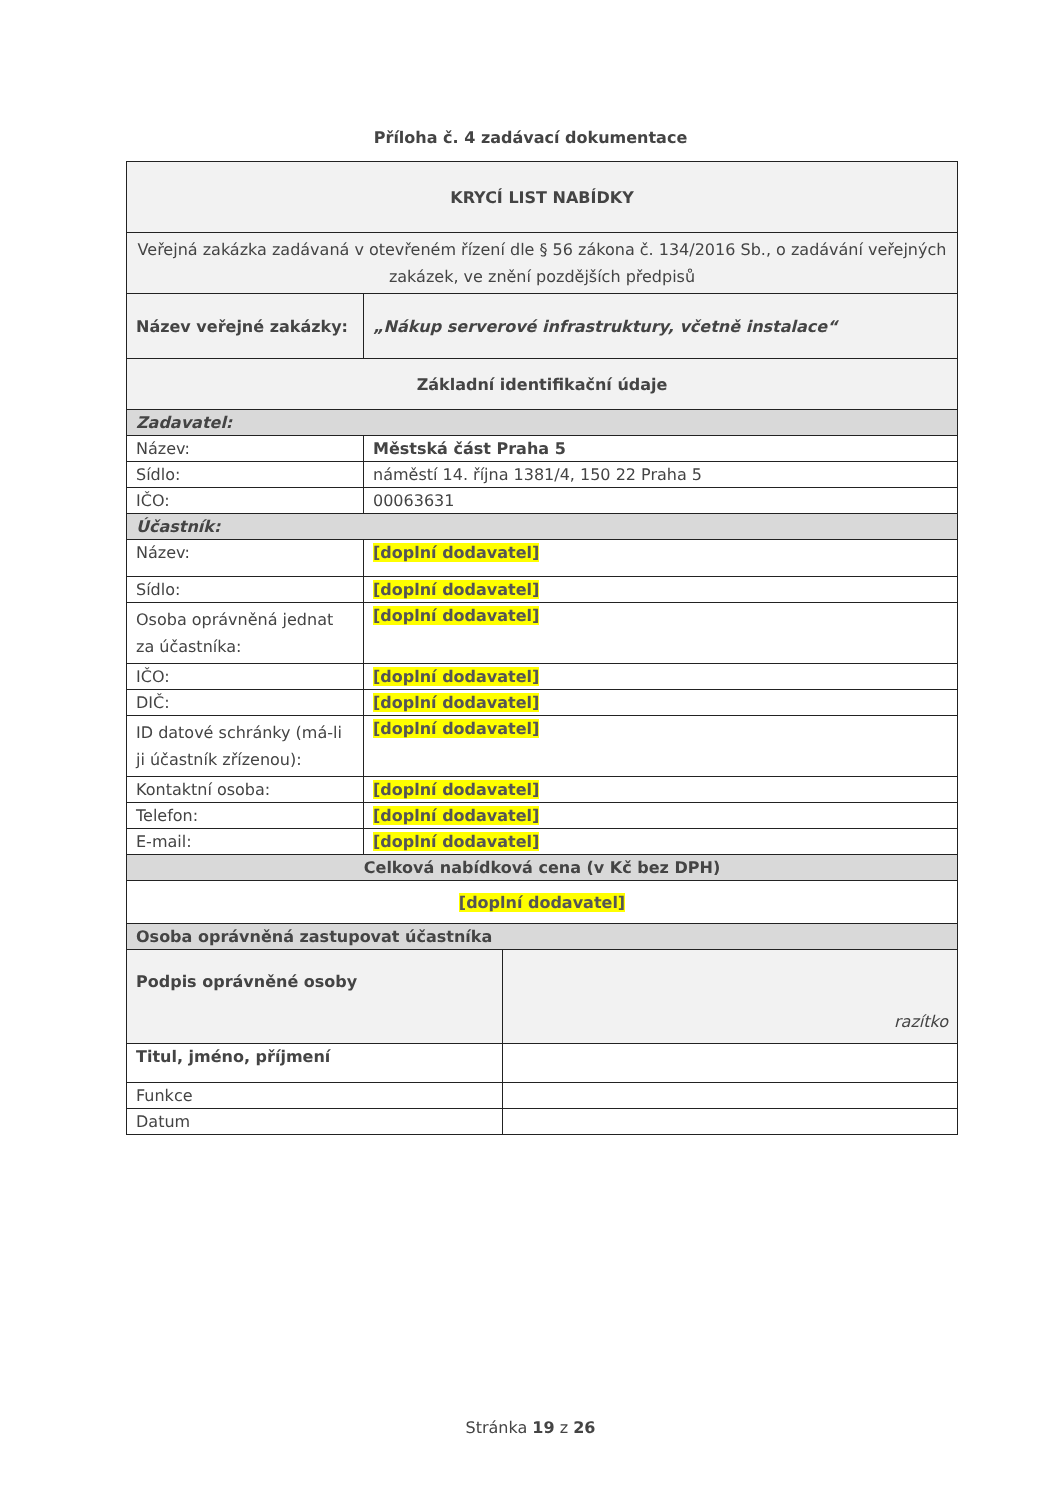Příloha č. 4 zadávací dokumentace
| KRYCÍ LIST NABÍDKY | | |
| Veřejná zakázka zadávaná v otevřeném řízení dle § 56 zákona č. 134/2016 Sb., o zadávání veřejných zakázek, ve znění pozdějších předpisů | | |
| Název veřejné zakázky: | „Nákup serverové infrastruktury, včetně instalace“ | |
| Základní identifikační údaje | | |
| Zadavatel: | | |
| Název: | Městská část Praha 5 | |
| Sídlo: | náměstí 14. října 1381/4, 150 22 Praha 5 | |
| IČO: | 00063631 | |
| Účastník: | | |
| Název: | [doplní dodavatel] | |
| Sídlo: | [doplní dodavatel] | |
| Osoba oprávněná jednat za účastníka: | [doplní dodavatel] | |
| IČO: | [doplní dodavatel] | |
| DIČ: | [doplní dodavatel] | |
| ID datové schránky (má-li ji účastník zřízenou): | [doplní dodavatel] | |
| Kontaktní osoba: | [doplní dodavatel] | |
| Telefon: | [doplní dodavatel] | |
| E-mail: | [doplní dodavatel] | |
| Celková nabídková cena (v Kč bez DPH) | | |
| [doplní dodavatel] | | |
| Osoba oprávněná zastupovat účastníka | | |
| Podpis oprávněné osoby | | razítko |
| Titul, jméno, příjmení | | |
| Funkce | | |
| Datum | | |
Stránka 19 z 26